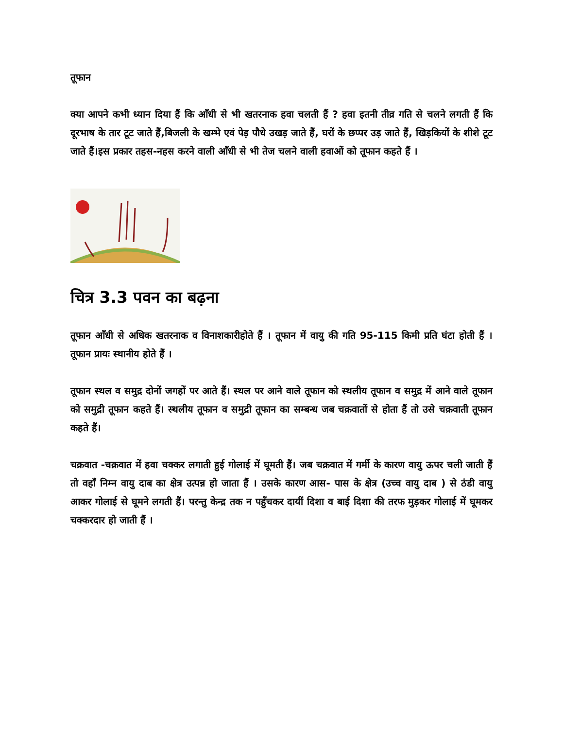तूफान
क्या आपने कभी ध्यान दिया हैं कि आँधी से भी खतरनाक हवा चलती हैं ? हवा इतनी तीव्र गति से चलने लगती हैं कि दूरभाष के तार टूट जाते हैं,बिजली के खम्भे एवं पेड़ पौधे उखड़ जाते हैं, घरों के छप्पर उड़ जाते हैं, खिड़कियों के शीशे टूट जाते हैं।इस प्रकार तहस-नहस करने वाली आँधी से भी तेज चलने वाली हवाओं को तूफान कहते हैं ।
चित्र 3.3 पवन का बढ़ना
तूफान आँधी से अधिक खतरनाक व विनाशकारीहोते हैं । तूफान में वायु की गति 95-115 किमी प्रति घंटा होती हैं । तूफान प्रायः स्थानीय होते हैं ।
तूफान स्थल व समुद्र दोनों जगहों पर आते हैं। स्थल पर आने वाले तूफान को स्थलीय तूफान व समुद्र में आने वाले तूफान को समुद्री तूफान कहते हैं। स्थलीय तूफान व समुद्री तूफान का सम्बन्ध जब चक्रवातों से होता हैं तो उसे चक्रवाती तूफान कहते हैं।
चक्रवात -चक्रवात में हवा चक्कर लगाती हुई गोलाई में घूमती हैं। जब चक्रवात में गर्मी के कारण वायु ऊपर चली जाती हैं तो वहाँ निम्न वायु दाब का क्षेत्र उत्पन्न हो जाता हैं । उसके कारण आस- पास के क्षेत्र (उच्च वायु दाब ) से ठंडी वायु आकर गोलाई से घूमने लगती हैं। परन्तु केन्द्र तक न पहुँचकर दायीं दिशा व बाई दिशा की तरफ मुड़कर गोलाई में घूमकर चक्करदार हो जाती हैं ।